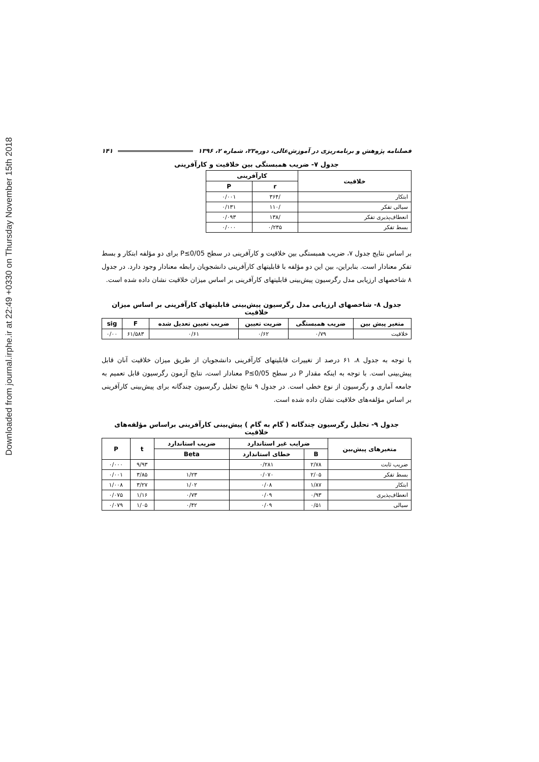Downloaded from journal.irphe.ir at 22:49 +0330 on Thursday November 15th 2018
فصلنامه پژوهش و برنامه‌ریزی در آموزش‌عالی، دوره۲۳، شماره ۲، ۱۳۹۶ ۱۴۱
جدول ۷- ضریب همبستگی بین خلاقیت و کارآفرینی
| خلاقیت | کارآفرینی | |
| --- | --- | --- |
| | r | P |
| ابتکار | /۳۶۴ | ۰/۰۰۱ |
| سیالی تفکر | /۱۱۰ | ۰/۱۳۱ |
| انعطاف‌پذیری تفکر | /۱۳۸ | ۰/۰۹۳ |
| بسط تفکر | ۰/۲۳۵ | ۰/۰۰۰ |
بر اساس نتایج جدول ۷، ضریب همبستگی بین خلاقیت و کارآفرینی در سطح P≤0/05 برای دو مؤلفه ابتکار و بسط تفکر معنادار است. بنابراین، بین این دو مؤلفه با قابلیتهای کارآفرینی دانشجویان رابطه معنادار وجود دارد. در جدول ۸ شاخصهای ارزیابی مدل رگرسیون پیش‌بینی قابلیتهای کارآفرینی بر اساس میزان خلاقیت نشان داده شده است.
جدول ۸- شاخصهای ارزیابی مدل رگرسیون پیش‌بینی قابلیتهای کارآفرینی بر اساس میزان خلاقیت
| متغیر پیش بین | ضریب همبستگی | ضریت تعیین | ضریب تعیین تعدیل شده | F | sig |
| --- | --- | --- | --- | --- | --- |
| خلاقیت | ۰/۷۹ | ۰/۶۲ | ۰/۶۱ | ۶۱/۵۸۳ | ۰/۰۰ |
با توجه به جدول ۸، ۶۱ درصد از تغییرات قابلیتهای کارآفرینی دانشجویان از طریق میزان خلاقیت آنان قابل پیش‌بینی است. با توجه به اینکه مقدار P در سطح P≤0/05 معنادار است، نتایج آزمون رگرسیون قابل تعمیم به جامعه آماری و رگرسیون از نوع خطی است. در جدول ۹ نتایج تحلیل رگرسیون چندگانه برای پیش‌بینی کارآفرینی بر اساس مؤلفه‌های خلاقیت نشان داده شده است.
جدول ۹- تحلیل رگرسیون چندگانه ( گام به گام ) پیش‌بینی کارآفرینی براساس مؤلفه‌های خلاقیت
| متغیرهای پیش‌بین | ضرایب غیر استاندارد | | ضریب استاندارد | t | P |
| --- | --- | --- | --- | --- | --- |
| | B | خطای استاندارد | Beta | | |
| ضریب ثابت | ۲/۷۸ | ۰/۲۸۱ | | ۹/۹۳ | ۰/۰۰۰ |
| بسط تفکر | ۲/۰۵ | ۰/۰۷۰ | ۱/۲۳ | ۳/۸۵ | ۰/۰۰۱ |
| ابتکار | ۱/۸۷ | ۰/۰۸ | ۱/۰۲ | ۳/۲۷ | ۱/۰۰۸ |
| انعطاف‌پذیری | ۰/۹۳ | ۰/۰۹ | ۰/۷۳ | ۱/۱۶ | ۰/۰۷۵ |
| سیالی | ۰/۵۱ | ۰/۰۹ | ۰/۴۲ | ۱/۰۵ | ۰/۰۷۹ |